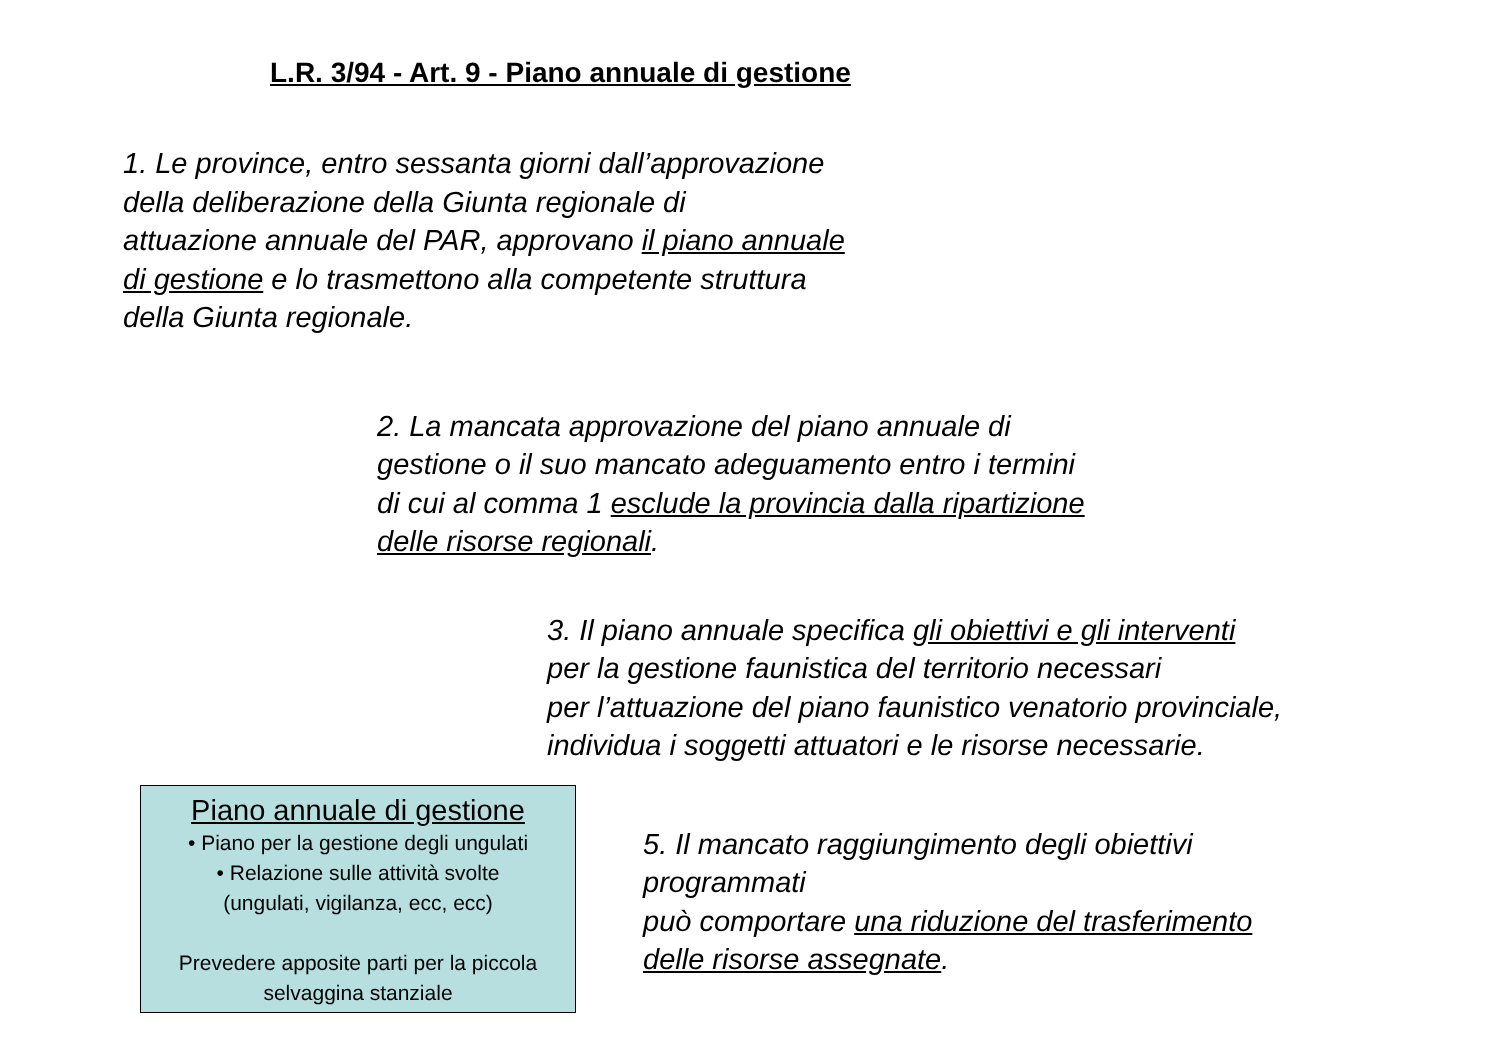L.R. 3/94 - Art. 9 - Piano annuale di gestione
1. Le province, entro sessanta giorni dall’approvazione
della deliberazione della Giunta regionale di
attuazione annuale del PAR, approvano il piano annuale
di gestione e lo trasmettono alla competente struttura
della Giunta regionale.
2. La mancata approvazione del piano annuale di
gestione o il suo mancato adeguamento entro i termini
di cui al comma 1 esclude la provincia dalla ripartizione
delle risorse regionali.
3. Il piano annuale specifica gli obiettivi e gli interventi
per la gestione faunistica del territorio necessari
per l’attuazione del piano faunistico venatorio provinciale,
individua i soggetti attuatori e le risorse necessarie.
Piano annuale di gestione
• Piano per la gestione degli ungulati
• Relazione sulle attività svolte
(ungulati, vigilanza, ecc, ecc)
Prevedere apposite parti per la piccola selvaggina stanziale
5. Il mancato raggiungimento degli obiettivi
programmati
può comportare una riduzione del trasferimento
delle risorse assegnate.